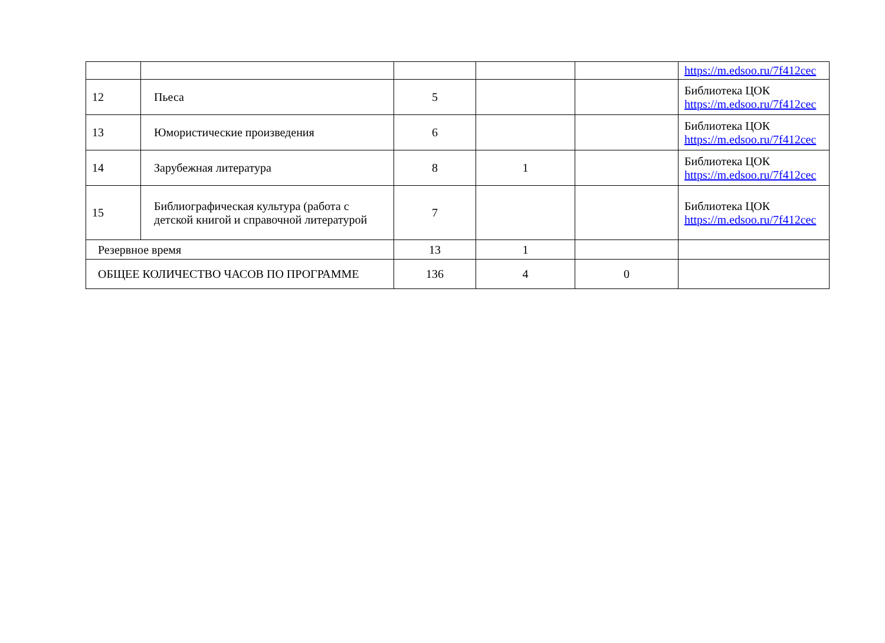| | | | | | https://m.edsoo.ru/7f412cec |
| 12 | Пьеса | 5 | | | Библиотека ЦОК https://m.edsoo.ru/7f412cec |
| 13 | Юмористические произведения | 6 | | | Библиотека ЦОК https://m.edsoo.ru/7f412cec |
| 14 | Зарубежная литература | 8 | 1 | | Библиотека ЦОК https://m.edsoo.ru/7f412cec |
| 15 | Библиографическая культура (работа с детской книгой и справочной литературой | 7 | | | Библиотека ЦОК https://m.edsoo.ru/7f412cec |
| Резервное время | | 13 | 1 | | |
| ОБЩЕЕ КОЛИЧЕСТВО ЧАСОВ ПО ПРОГРАММЕ | | 136 | 4 | 0 | |